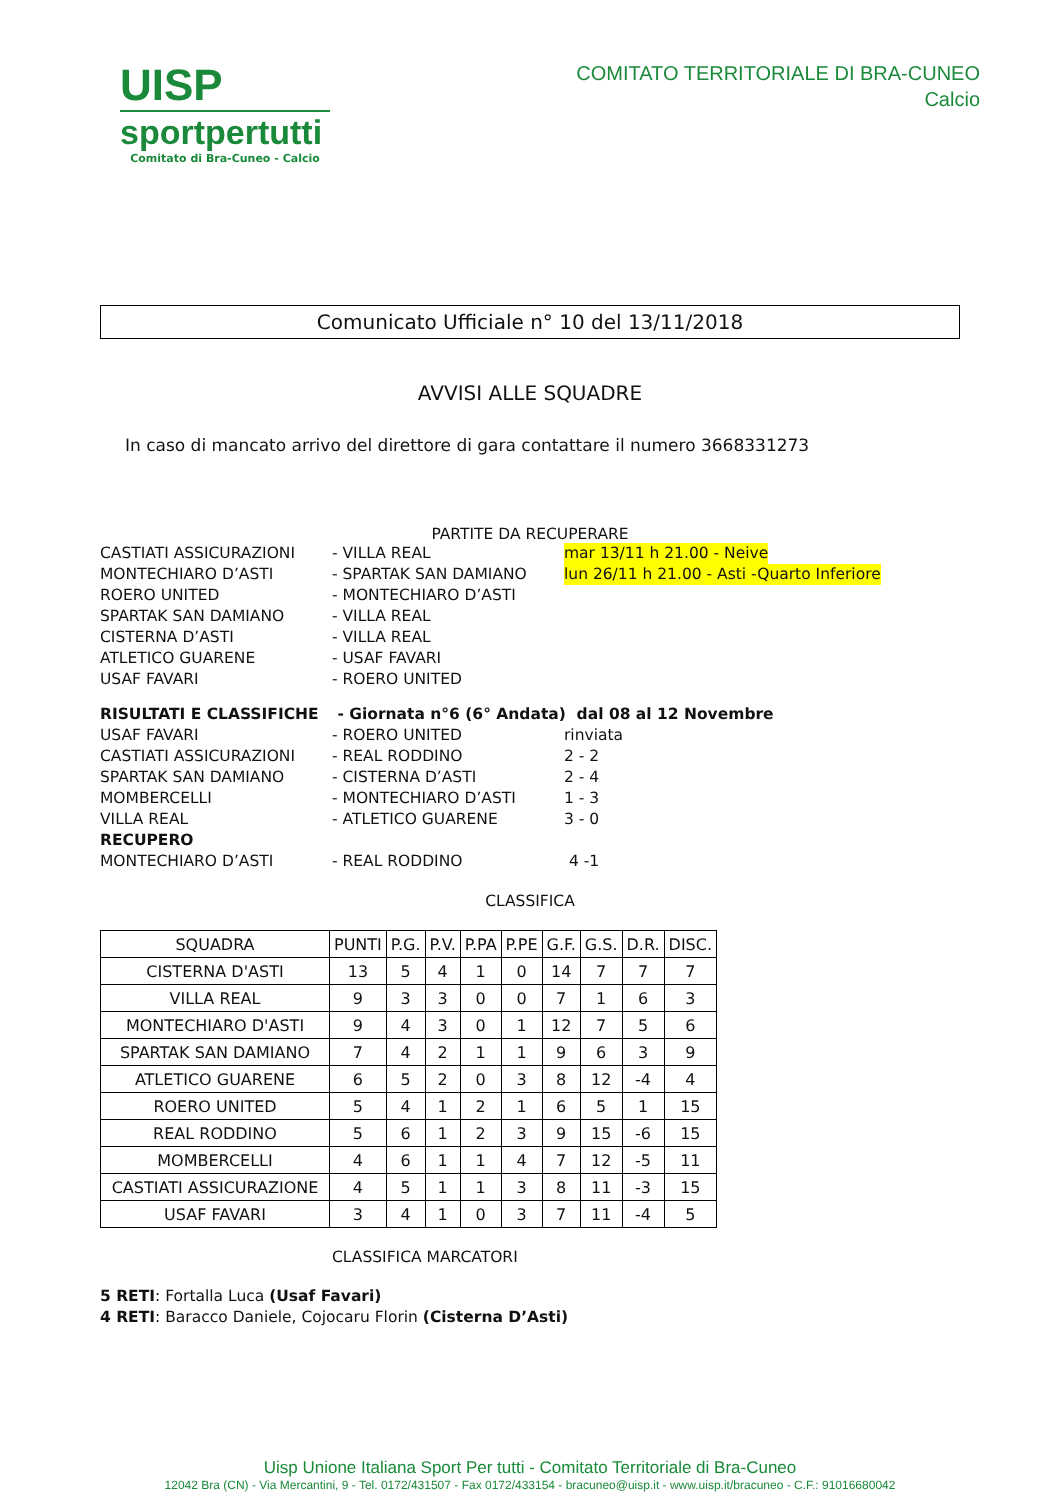UISP
sportpertutti
Comitato di Bra-Cuneo - Calcio
COMITATO TERRITORIALE DI BRA-CUNEO
Calcio
Comunicato Ufficiale n° 10 del 13/11/2018
AVVISI ALLE SQUADRE
In caso di mancato arrivo del direttore di gara contattare il numero 3668331273
PARTITE DA RECUPERARE
CASTIATI ASSICURAZIONI - VILLA REAL mar 13/11 h 21.00 - Neive
MONTECHIARO D’ASTI - SPARTAK SAN DAMIANO lun 26/11 h 21.00 - Asti -Quarto Inferiore
ROERO UNITED - MONTECHIARO D’ASTI
SPARTAK SAN DAMIANO - VILLA REAL
CISTERNA D’ASTI - VILLA REAL
ATLETICO GUARENE - USAF FAVARI
USAF FAVARI - ROERO UNITED
RISULTATI E CLASSIFICHE - Giornata n°6 (6° Andata) dal 08 al 12 Novembre
USAF FAVARI - ROERO UNITED rinviata
CASTIATI ASSICURAZIONI - REAL RODDINO 2 - 2
SPARTAK SAN DAMIANO - CISTERNA D’ASTI 2 - 4
MOMBERCELLI - MONTECHIARO D’ASTI 1 - 3
VILLA REAL - ATLETICO GUARENE 3 - 0
RECUPERO
MONTECHIARO D’ASTI - REAL RODDINO 4 -1
CLASSIFICA
| SQUADRA | PUNTI | P.G. | P.V. | P.PA | P.PE | G.F. | G.S. | D.R. | DISC. |
| --- | --- | --- | --- | --- | --- | --- | --- | --- | --- |
| CISTERNA D'ASTI | 13 | 5 | 4 | 1 | 0 | 14 | 7 | 7 | 7 |
| VILLA REAL | 9 | 3 | 3 | 0 | 0 | 7 | 1 | 6 | 3 |
| MONTECHIARO D'ASTI | 9 | 4 | 3 | 0 | 1 | 12 | 7 | 5 | 6 |
| SPARTAK SAN DAMIANO | 7 | 4 | 2 | 1 | 1 | 9 | 6 | 3 | 9 |
| ATLETICO GUARENE | 6 | 5 | 2 | 0 | 3 | 8 | 12 | -4 | 4 |
| ROERO UNITED | 5 | 4 | 1 | 2 | 1 | 6 | 5 | 1 | 15 |
| REAL RODDINO | 5 | 6 | 1 | 2 | 3 | 9 | 15 | -6 | 15 |
| MOMBERCELLI | 4 | 6 | 1 | 1 | 4 | 7 | 12 | -5 | 11 |
| CASTIATI ASSICURAZIONE | 4 | 5 | 1 | 1 | 3 | 8 | 11 | -3 | 15 |
| USAF FAVARI | 3 | 4 | 1 | 0 | 3 | 7 | 11 | -4 | 5 |
CLASSIFICA MARCATORI
5 RETI: Fortalla Luca (Usaf Favari)
4 RETI: Baracco Daniele, Cojocaru Florin (Cisterna D’Asti)
Uisp Unione Italiana Sport Per tutti - Comitato Territoriale di Bra-Cuneo
12042 Bra (CN) - Via Mercantini, 9 - Tel. 0172/431507 - Fax 0172/433154 - bracuneo@uisp.it - www.uisp.it/bracuneo - C.F.: 91016680042